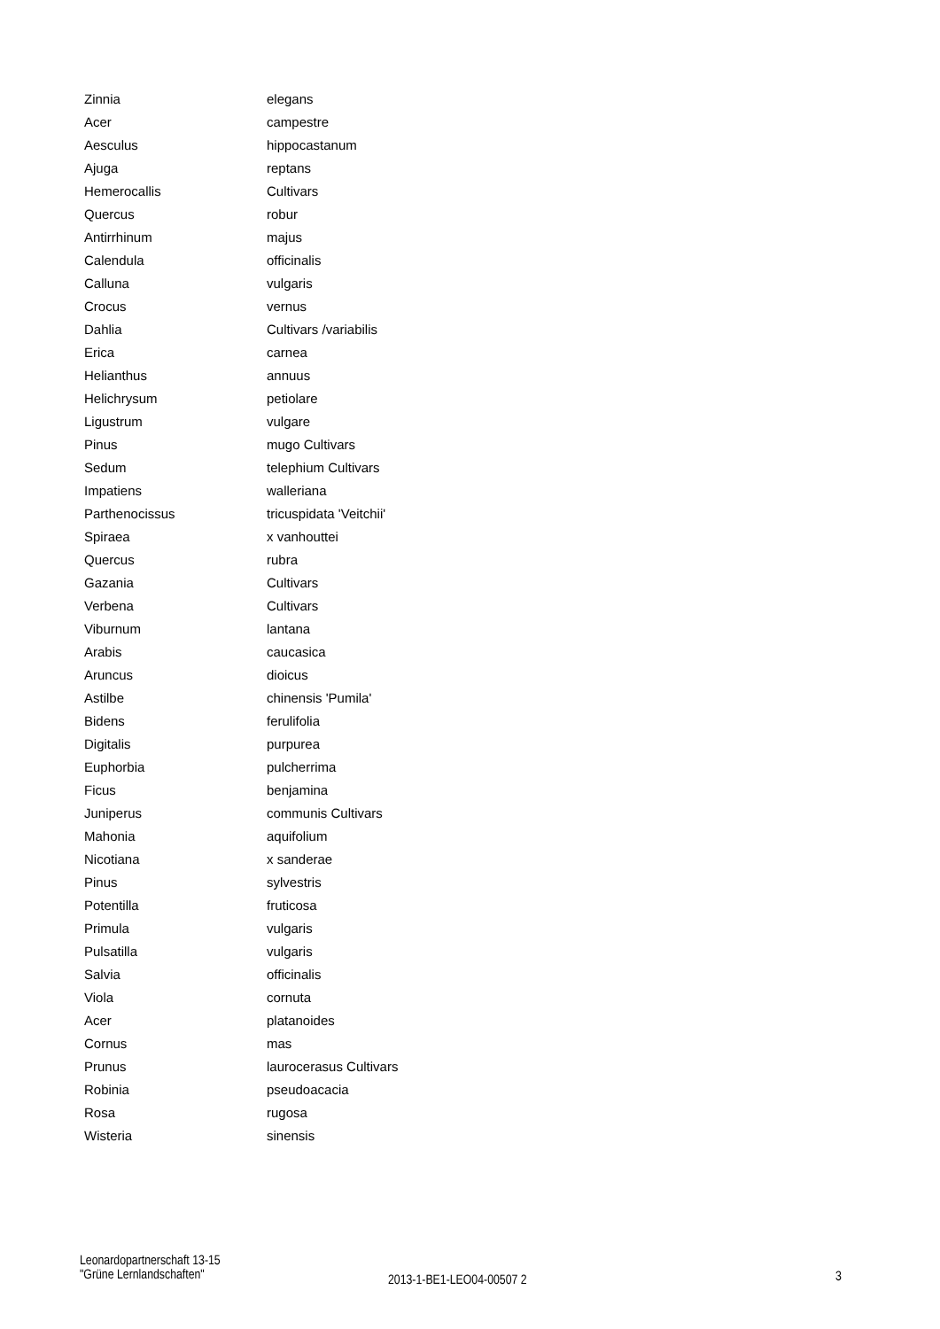| Zinnia | elegans |
| Acer | campestre |
| Aesculus | hippocastanum |
| Ajuga | reptans |
| Hemerocallis | Cultivars |
| Quercus | robur |
| Antirrhinum | majus |
| Calendula | officinalis |
| Calluna | vulgaris |
| Crocus | vernus |
| Dahlia | Cultivars /variabilis |
| Erica | carnea |
| Helianthus | annuus |
| Helichrysum | petiolare |
| Ligustrum | vulgare |
| Pinus | mugo Cultivars |
| Sedum | telephium Cultivars |
| Impatiens | walleriana |
| Parthenocissus | tricuspidata 'Veitchii' |
| Spiraea | x vanhouttei |
| Quercus | rubra |
| Gazania | Cultivars |
| Verbena | Cultivars |
| Viburnum | lantana |
| Arabis | caucasica |
| Aruncus | dioicus |
| Astilbe | chinensis 'Pumila' |
| Bidens | ferulifolia |
| Digitalis | purpurea |
| Euphorbia | pulcherrima |
| Ficus | benjamina |
| Juniperus | communis Cultivars |
| Mahonia | aquifolium |
| Nicotiana | x sanderae |
| Pinus | sylvestris |
| Potentilla | fruticosa |
| Primula | vulgaris |
| Pulsatilla | vulgaris |
| Salvia | officinalis |
| Viola | cornuta |
| Acer | platanoides |
| Cornus | mas |
| Prunus | laurocerasus Cultivars |
| Robinia | pseudoacacia |
| Rosa | rugosa |
| Wisteria | sinensis |
Leonardopartnerschaft 13-15
"Grüne Lernlandschaften"
2013-1-BE1-LEO04-00507 2
3